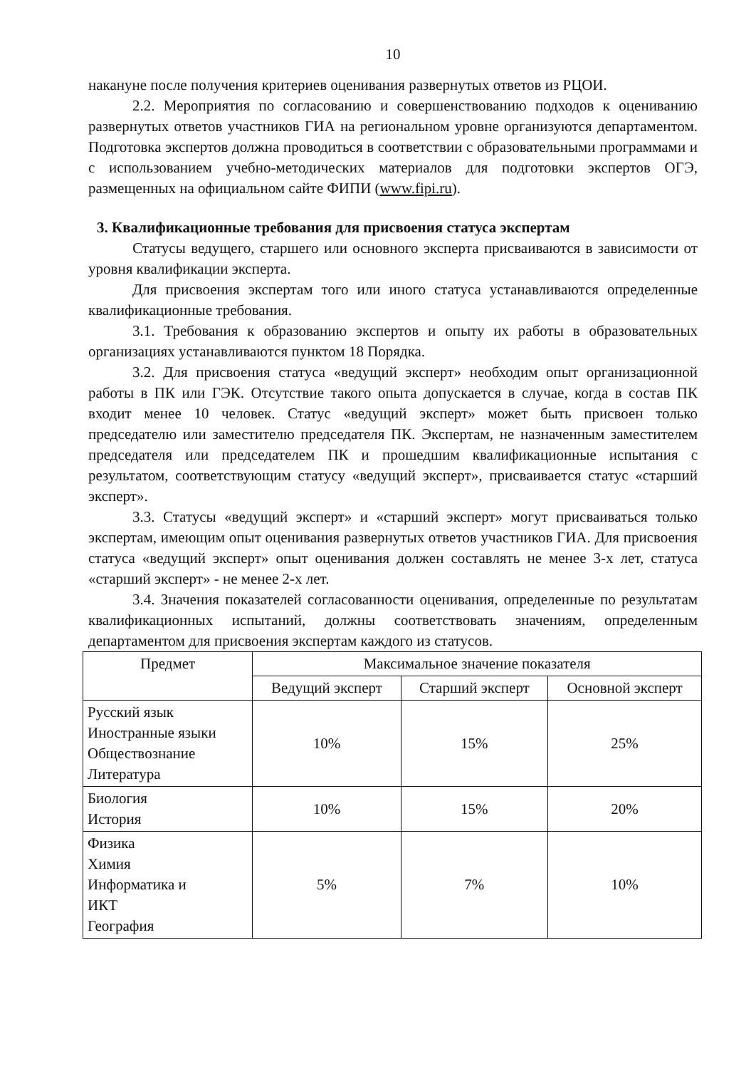10
накануне после получения критериев оценивания развернутых ответов из РЦОИ.
2.2. Мероприятия по согласованию и совершенствованию подходов к оцениванию развернутых ответов участников ГИА на региональном уровне организуются департаментом. Подготовка экспертов должна проводиться в соответствии с образовательными программами и с использованием учебно-методических материалов для подготовки экспертов ОГЭ, размещенных на официальном сайте ФИПИ (www.fipi.ru).
3. Квалификационные требования для присвоения статуса экспертам
Статусы ведущего, старшего или основного эксперта присваиваются в зависимости от уровня квалификации эксперта.
Для присвоения экспертам того или иного статуса устанавливаются определенные квалификационные требования.
3.1. Требования к образованию экспертов и опыту их работы в образовательных организациях устанавливаются пунктом 18 Порядка.
3.2. Для присвоения статуса «ведущий эксперт» необходим опыт организационной работы в ПК или ГЭК. Отсутствие такого опыта допускается в случае, когда в состав ПК входит менее 10 человек. Статус «ведущий эксперт» может быть присвоен только председателю или заместителю председателя ПК. Экспертам, не назначенным заместителем председателя или председателем ПК и прошедшим квалификационные испытания с результатом, соответствующим статусу «ведущий эксперт», присваивается статус «старший эксперт».
3.3. Статусы «ведущий эксперт» и «старший эксперт» могут присваиваться только экспертам, имеющим опыт оценивания развернутых ответов участников ГИА. Для присвоения статуса «ведущий эксперт» опыт оценивания должен составлять не менее 3-х лет, статуса «старший эксперт» - не менее 2-х лет.
3.4. Значения показателей согласованности оценивания, определенные по результатам квалификационных испытаний, должны соответствовать значениям, определенным департаментом для присвоения экспертам каждого из статусов.
| Предмет | Максимальное значение показателя | | |
| --- | --- | --- | --- |
| | Ведущий эксперт | Старший эксперт | Основной эксперт |
| Русский язык Иностранные языки Обществознание Литература | 10% | 15% | 25% |
| Биология История | 10% | 15% | 20% |
| Физика Химия Информатика и ИКТ География | 5% | 7% | 10% |